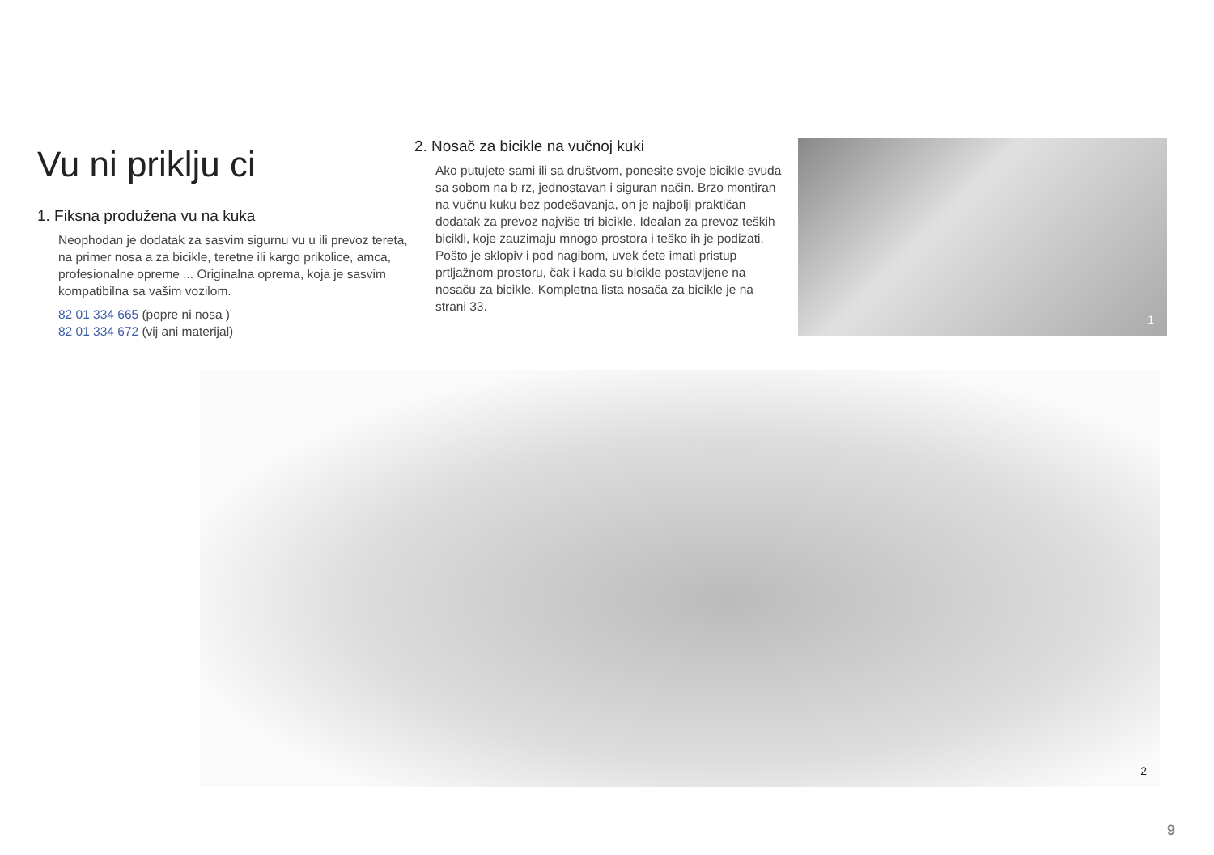Vu ni priklju ci
1. Fiksna produžena vu na kuka
Neophodan je dodatak za sasvim sigurnu vu u ili prevoz tereta, na primer nosa a za bicikle, teretne ili kargo prikolice, amca, profesionalne opreme ... Originalna oprema, koja je sasvim kompatibilna sa vašim vozilom.
82 01 334 665 (popre ni nosa )
82 01 334 672 (vij ani materijal)
2. Nosač za bicikle na vučnoj kuki
Ako putujete sami ili sa društvom, ponesite svoje bicikle svuda sa sobom na b rz, jednostavan i siguran način. Brzo montiran na vučnu kuku bez podešavanja, on je najbolji praktičan dodatak za prevoz najviše tri bicikle. Idealan za prevoz teških bicikli, koje zauzimaju mnogo prostora i teško ih je podizati. Pošto je sklopiv i pod nagibom, uvek ćete imati pristup prtljažnom prostoru, čak i kada su bicikle postavljene na nosaču za bicikle. Kompletna lista nosača za bicikle je na strani 33.
1
2
9